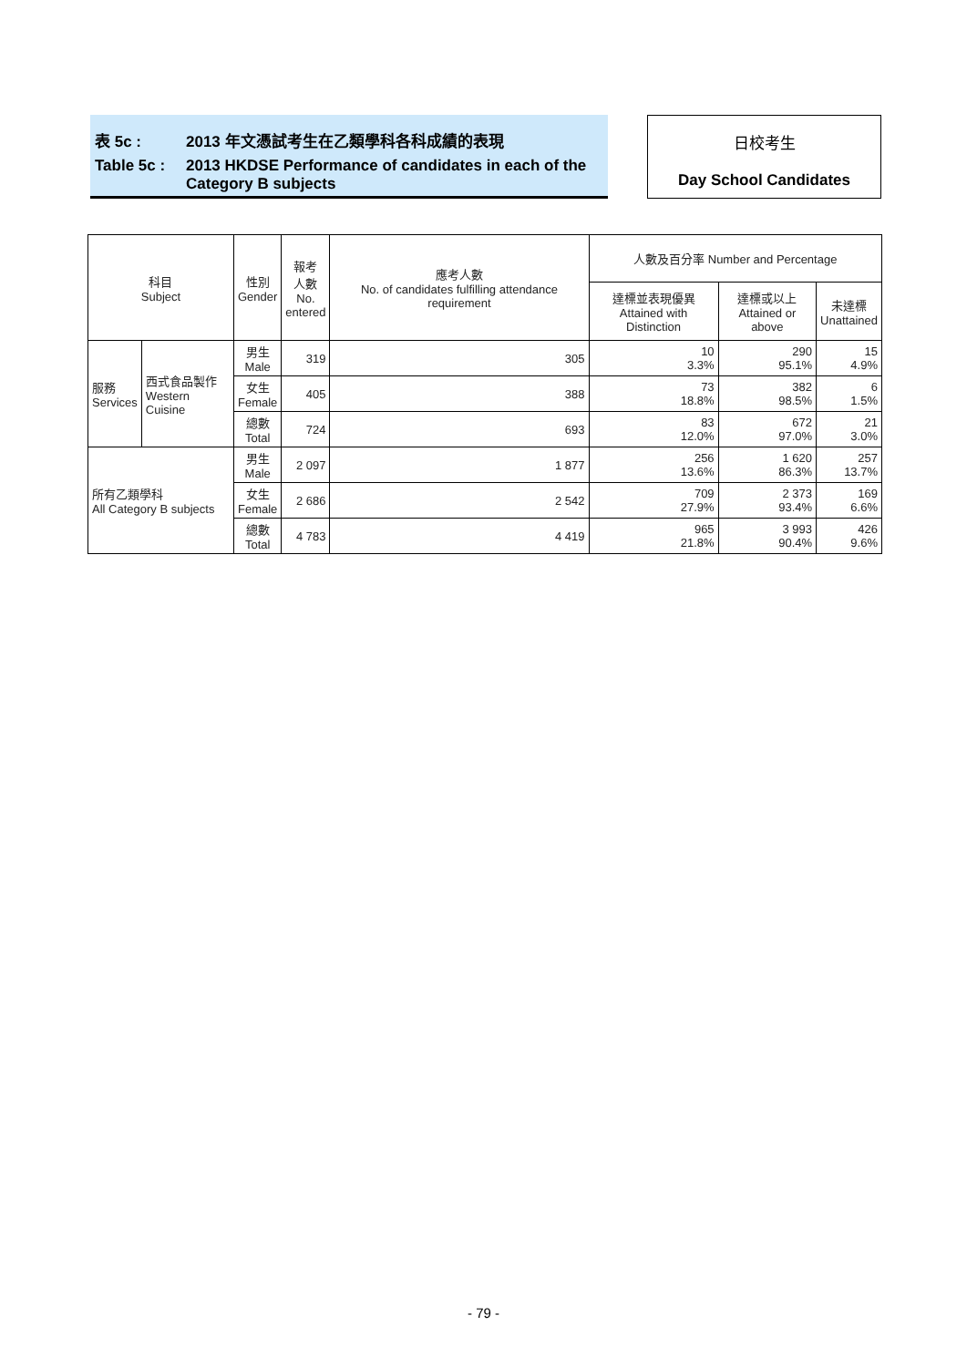表 5c : 2013 年文憑試考生在乙類學科各科成績的表現
Table 5c : 2013 HKDSE Performance of candidates in each of the
Category B subjects
日校考生
Day School Candidates
| 科目 Subject | | 性別 Gender | 報考 人數 No. entered | 應考人數 No. of candidates fulfilling attendance requirement | 人數及百分率 Number and Percentage | | |
| --- | --- | --- | --- | --- | --- | --- | --- |
| | | | | | 達標並表現優異 Attained with Distinction | 達標或以上 Attained or above | 未達標 Unattained |
| 服務 Services | 西式食品製作 Western Cuisine | 男生 Male | 319 | 305 | 10 3.3% | 290 95.1% | 15 4.9% |
| | | 女生 Female | 405 | 388 | 73 18.8% | 382 98.5% | 6 1.5% |
| | | 總數 Total | 724 | 693 | 83 12.0% | 672 97.0% | 21 3.0% |
| 所有乙類學科 All Category B subjects | | 男生 Male | 2 097 | 1 877 | 256 13.6% | 1 620 86.3% | 257 13.7% |
| | | 女生 Female | 2 686 | 2 542 | 709 27.9% | 2 373 93.4% | 169 6.6% |
| | | 總數 Total | 4 783 | 4 419 | 965 21.8% | 3 993 90.4% | 426 9.6% |
- 79 -